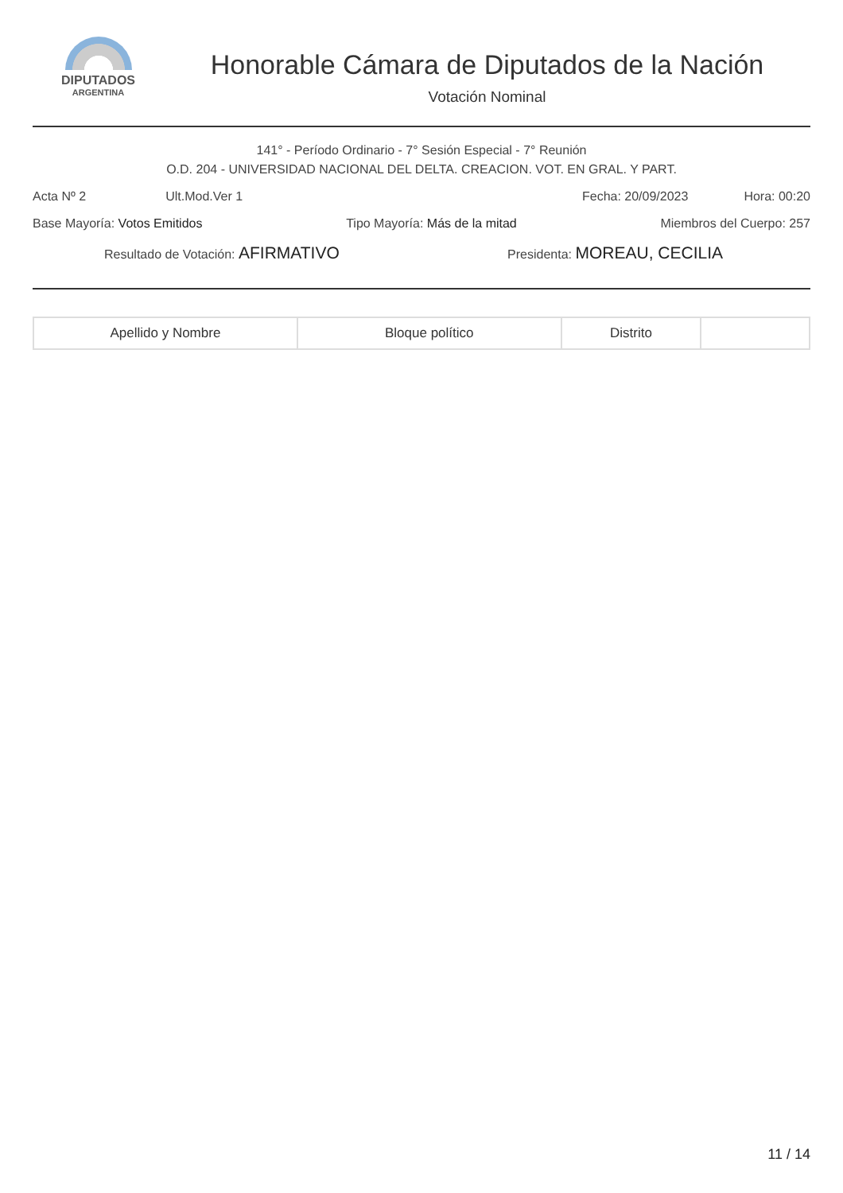DIPUTADOS
ARGENTINA
Honorable Cámara de Diputados de la Nación
Votación Nominal
141° - Período Ordinario - 7° Sesión Especial - 7° Reunión
O.D. 204 - UNIVERSIDAD NACIONAL DEL DELTA. CREACION. VOT. EN GRAL. Y PART.
Acta Nº 2 Ult.Mod.Ver 1 Fecha: 20/09/2023 Hora: 00:20
Base Mayoría: Votos Emitidos Tipo Mayoría: Más de la mitad Miembros del Cuerpo: 257
Resultado de Votación: AFIRMATIVO Presidenta: MOREAU, CECILIA
| Apellido y Nombre | Bloque político | Distrito | |
| --- | --- | --- | --- |
11 / 14